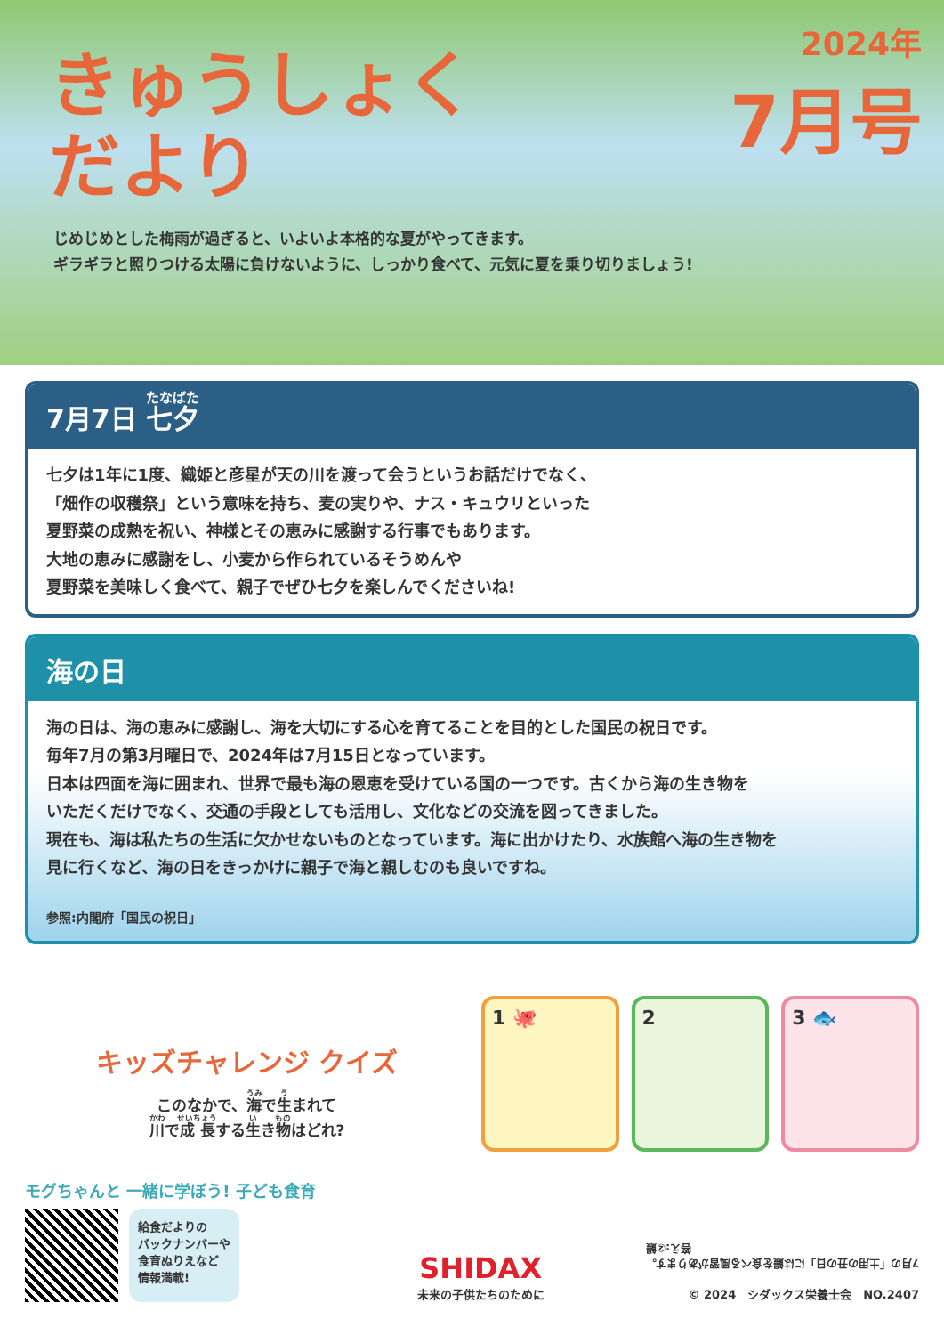きゅうしょく
だより
2024年
7月号
じめじめとした梅雨が過ぎると、いよいよ本格的な夏がやってきます。
ギラギラと照りつける太陽に負けないように、しっかり食べて、元気に夏を乗り切りましょう!
7月7日 七夕
七夕は1年に1度、織姫と彦星が天の川を渡って会うというお話だけでなく、
「畑作の収穫祭」という意味を持ち、麦の実りや、ナス・キュウリといった
夏野菜の成熟を祝い、神様とその恵みに感謝する行事でもあります。
大地の恵みに感謝をし、小麦から作られているそうめんや
夏野菜を美味しく食べて、親子でぜひ七夕を楽しんでくださいね!
海の日
海の日は、海の恵みに感謝し、海を大切にする心を育てることを目的とした国民の祝日です。
毎年7月の第3月曜日で、2024年は7月15日となっています。
日本は四面を海に囲まれ、世界で最も海の恩恵を受けている国の一つです。古くから海の生き物を
いただくだけでなく、交通の手段としても活用し、文化などの交流を図ってきました。
現在も、海は私たちの生活に欠かせないものとなっています。海に出かけたり、水族館へ海の生き物を
見に行くなど、海の日をきっかけに親子で海と親しむのも良いですね。
参照:内閣府「国民の祝日」
キッズチャレンジ クイズ
このなかで、海で生まれて
川で成長する生き物はどれ?
1 🐙 2 3 🐟
モグちゃんと 一緒に学ぼう! 子ども食育
給食だよりの
バックナンバーや
食育ぬりえなど
情報満載!
SHIDAX
未来の子供たちのために
7月の「土用の丑の日」には鰻を食べる風習があります。
答え:②鰻
© 2024　シダックス栄養士会　NO.2407